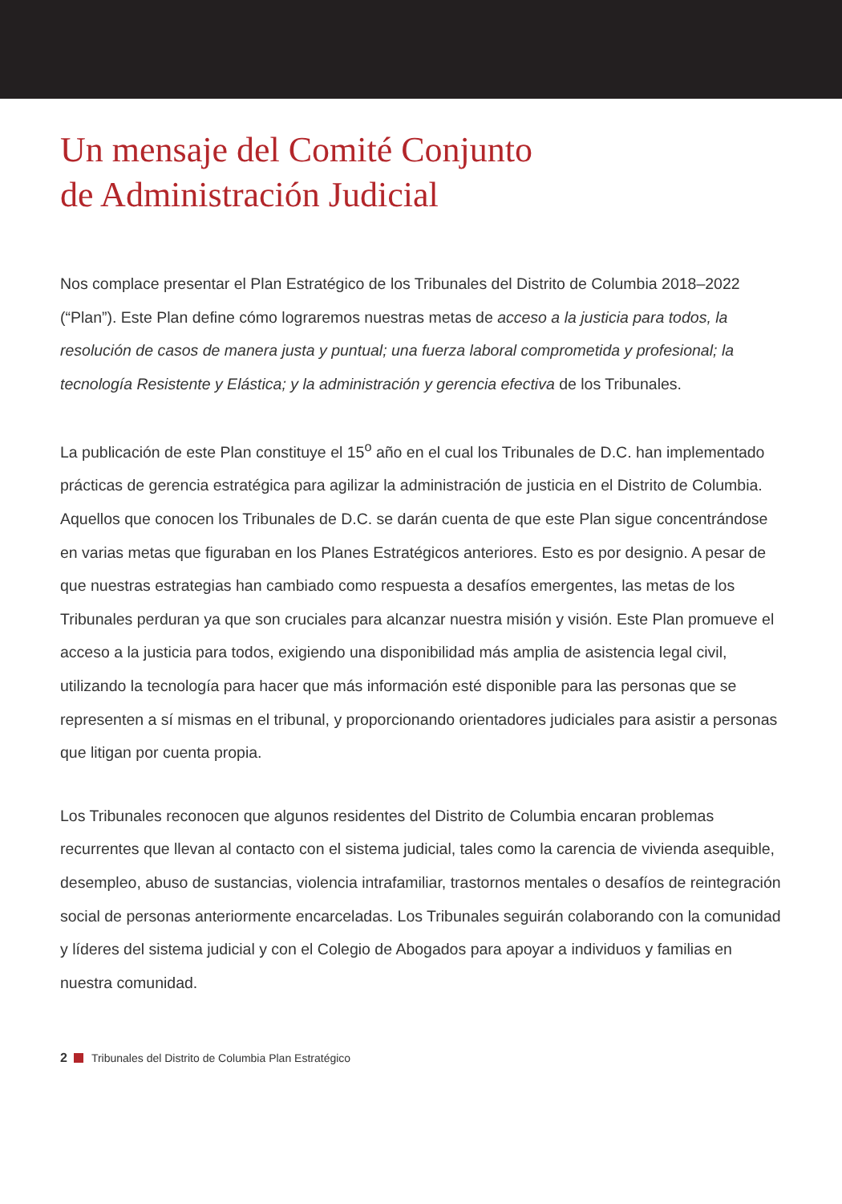Un mensaje del Comité Conjunto
de Administración Judicial
Nos complace presentar el Plan Estratégico de los Tribunales del Distrito de Columbia 2018–2022 (“Plan”). Este Plan define cómo lograremos nuestras metas de acceso a la justicia para todos, la resolución de casos de manera justa y puntual; una fuerza laboral comprometida y profesional; la tecnología Resistente y Elástica; y la administración y gerencia efectiva de los Tribunales.
La publicación de este Plan constituye el 15<sup>o</sup> año en el cual los Tribunales de D.C. han implementado prácticas de gerencia estratégica para agilizar la administración de justicia en el Distrito de Columbia. Aquellos que conocen los Tribunales de D.C. se darán cuenta de que este Plan sigue concentrándose en varias metas que figuraban en los Planes Estratégicos anteriores. Esto es por designio. A pesar de que nuestras estrategias han cambiado como respuesta a desafíos emergentes, las metas de los Tribunales perduran ya que son cruciales para alcanzar nuestra misión y visión. Este Plan promueve el acceso a la justicia para todos, exigiendo una disponibilidad más amplia de asistencia legal civil, utilizando la tecnología para hacer que más información esté disponible para las personas que se representen a sí mismas en el tribunal, y proporcionando orientadores judiciales para asistir a personas que litigan por cuenta propia.
Los Tribunales reconocen que algunos residentes del Distrito de Columbia encaran problemas recurrentes que llevan al contacto con el sistema judicial, tales como la carencia de vivienda asequible, desempleo, abuso de sustancias, violencia intrafamiliar, trastornos mentales o desafíos de reintegración social de personas anteriormente encarceladas. Los Tribunales seguirán colaborando con la comunidad y líderes del sistema judicial y con el Colegio de Abogados para apoyar a individuos y familias en nuestra comunidad.
2 Tribunales del Distrito de Columbia Plan Estratégico